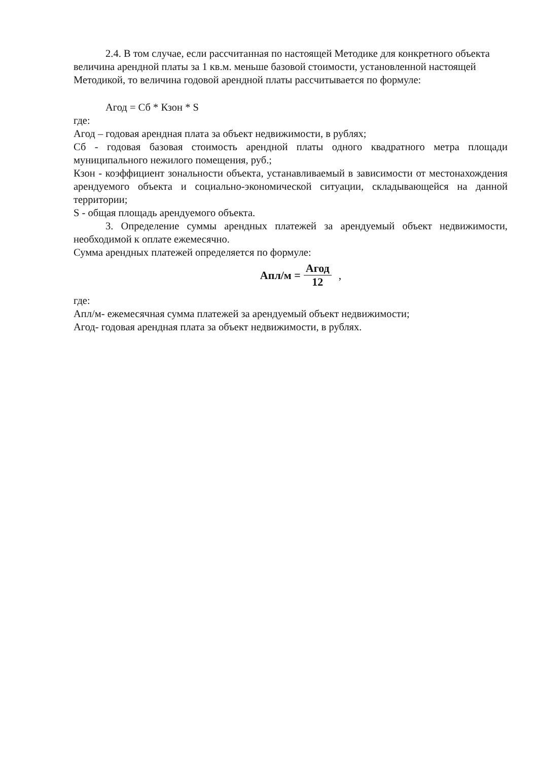2.4. В том случае, если рассчитанная по настоящей Методике для конкретного объекта величина арендной платы за 1 кв.м. меньше базовой стоимости, установленной настоящей Методикой, то величина годовой арендной платы рассчитывается по формуле:
Агод = Сб * Кзон * S
где:
Агод – годовая арендная плата за объект недвижимости, в рублях;
Сб - годовая базовая стоимость арендной платы одного квадратного метра площади муниципального нежилого помещения, руб.;
Кзон - коэффициент зональности объекта, устанавливаемый в зависимости от местонахождения арендуемого объекта и социально-экономической ситуации, складывающейся на данной территории;
S - общая площадь арендуемого объекта.
3. Определение суммы арендных платежей за арендуемый объект недвижимости, необходимой к оплате ежемесячно.
Сумма арендных платежей определяется по формуле:
Апл/м = Агод 12,
где:
Апл/м- ежемесячная сумма платежей за арендуемый объект недвижимости;
Агод- годовая арендная плата за объект недвижимости, в рублях.